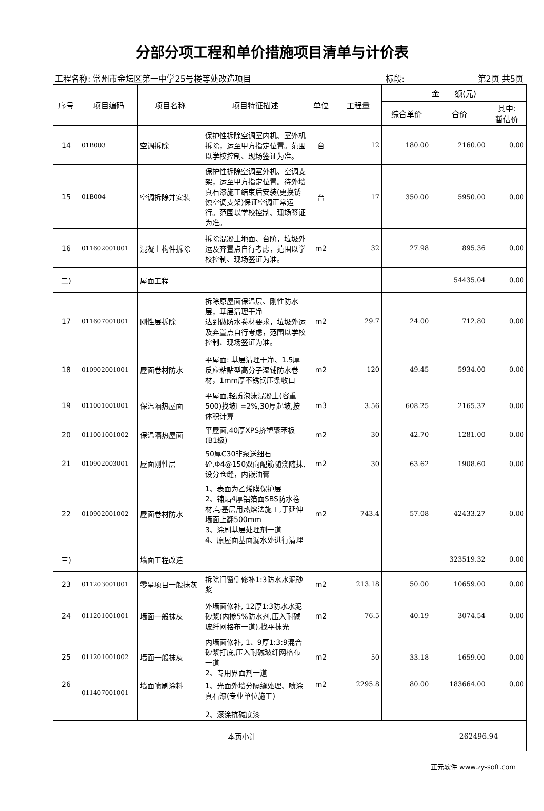分部分项工程和单价措施项目清单与计价表
工程名称: 常州市金坛区第一中学25号楼等处改造项目 标段: 第2页 共5页
| 序号 | 项目编码 | 项目名称 | 项目特征描述 | 单位 | 工程量 | 金 额(元) | | |
| --- | --- | --- | --- | --- | --- | --- | --- | --- |
| | | | | | | 综合单价 | 合价 | 其中: 暂估价 |
| 14 | 01B003 | 空调拆除 | 保护性拆除空调室内机、室外机拆除，运至甲方指定位置。范围以学校控制、现场签证为准。 | 台 | 12 | 180.00 | 2160.00 | 0.00 |
| 15 | 01B004 | 空调拆除并安装 | 保护性拆除空调室外机、空调支架，运至甲方指定位置。待外墙真石漆施工结束后安装(更换锈蚀空调支架)保证空调正常运行。范围以学校控制、现场签证为准。 | 台 | 17 | 350.00 | 5950.00 | 0.00 |
| 16 | 011602001001 | 混凝土构件拆除 | 拆除混凝土地面、台阶，垃圾外运及弃置点自行考虑，范围以学校控制、现场签证为准。 | m2 | 32 | 27.98 | 895.36 | 0.00 |
| 二) | | 屋面工程 | | | | | 54435.04 | 0.00 |
| 17 | 011607001001 | 刚性层拆除 | 拆除原屋面保温层、刚性防水层，基层清理干净 达到做防水卷材要求，垃圾外运及弃置点自行考虑，范围以学校控制、现场签证为准。 | m2 | 29.7 | 24.00 | 712.80 | 0.00 |
| 18 | 010902001001 | 屋面卷材防水 | 平屋面: 基层清理干净、1.5厚反应粘贴型高分子湿铺防水卷材，1mm厚不锈钢压条收口 | m2 | 120 | 49.45 | 5934.00 | 0.00 |
| 19 | 011001001001 | 保温隔热屋面 | 平屋面,轻质泡沫混凝土(容重500)找坡i =2%,30厚起坡,按体积计算 | m3 | 3.56 | 608.25 | 2165.37 | 0.00 |
| 20 | 011001001002 | 保温隔热屋面 | 平屋面,40厚XPS挤塑聚苯板(B1级) | m2 | 30 | 42.70 | 1281.00 | 0.00 |
| 21 | 010902003001 | 屋面刚性层 | 50厚C30非泵送细石砼,Φ4@150双向配筋随浇随抹,设分仓缝，内嵌油膏 | m2 | 30 | 63.62 | 1908.60 | 0.00 |
| 22 | 010902001002 | 屋面卷材防水 | 1、表面为乙烯膜保护层 2、铺贴4厚铝箔面SBS防水卷材,与基层用热熔法施工,于延伸墙面上翻500mm 3、涂刷基层处理剂一道 4、原屋面基面漏水处进行清理 | m2 | 743.4 | 57.08 | 42433.27 | 0.00 |
| 三) | | 墙面工程改造 | | | | | 323519.32 | 0.00 |
| 23 | 011203001001 | 零星项目一般抹灰 | 拆除门窗侧修补1:3防水水泥砂浆 | m2 | 213.18 | 50.00 | 10659.00 | 0.00 |
| 24 | 011201001001 | 墙面一般抹灰 | 外墙面修补, 12厚1:3防水水泥砂浆(内掺5%防水剂,压入耐碱玻纤网格布一道),找平抹光 | m2 | 76.5 | 40.19 | 3074.54 | 0.00 |
| 25 | 011201001002 | 墙面一般抹灰 | 内墙面修补, 1、9厚1:3:9混合砂浆打底,压入耐碱玻纤网格布一道 2、专用界面剂一道 | m2 | 50 | 33.18 | 1659.00 | 0.00 |
| 26 | 011407001001 | 墙面喷刷涂料 | 1、光面外墙分隔缝处理、喷涂真石漆(专业单位施工) 2、滚涂抗碱底漆 | m2 | 2295.8 | 80.00 | 183664.00 | 0.00 |
| 本页小计 | | | | | | | 262496.94 | |
正元软件 www.zy-soft.com